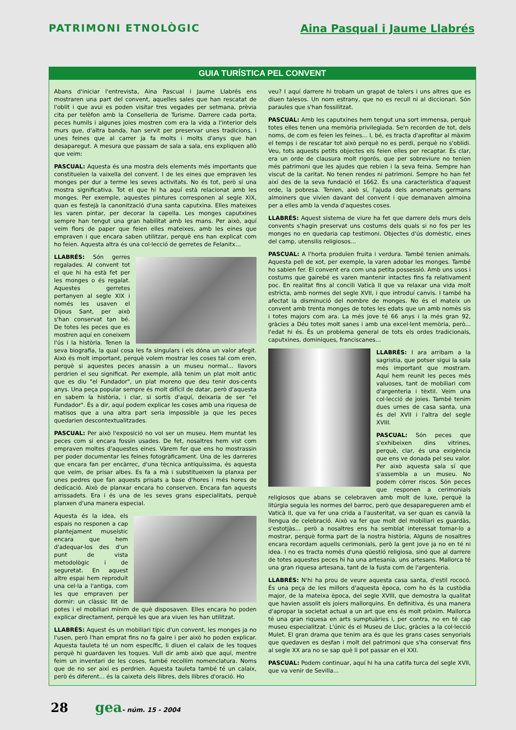PATRIMONI ETNOLÒGIC Aina Pasqual i Jaume Llabrés
GUIA TURÍSTICA PEL CONVENT
Abans d'iniciar l'entrevista, Aina Pascual i Jaume Llabrés ens mostraren una part del convent, aquelles sales que han rescatat de l'oblit i que avui es poden visitar tres vegades per setmana, prèvia cita per telèfon amb la Conselleria de Turisme. Darrere cada porta, peces humils i algunes joies mostren com era la vida a l'interior dels murs que, d'altra banda, han servit per preservar unes tradicions, i unes feines que al carrer ja fa molts i molts d'anys que han desaparegut. A mesura que passam de sala a sala, ens expliquen allò que veim:
PASCUAL: Aquesta és una mostra dels elements més importants que constitueïen la vaixella del convent. I de les eines que empraven les monges per dur a terme les seves activitats. No és tot, però sí una mostra significativa. Tot el que hi ha aquí està relacionat amb les monges. Per exemple, aquestes pintures corresponen al segle XIX, quan es festejà la canonització d'una santa caputxina. Elles mateixes les varen pintar, per decorar la capella. Les monges caputxines sempre han tengut una gran habilitat amb les mans. Per això, aquí veim flors de paper que feien elles mateixes, amb les eines que empraven i que encara saben utilitzar, perquè ens han explicat com ho feien. Aquesta altra és una col·lecció de gerretes de Felanitx...
LLABRÉS: Són gerres regalades. Al convent tot el que hi ha està fet per les monges o és regalat. Aquestes gerretes pertanyen al segle XIX i només les usaven el Dijous Sant, per això s'han conservat tan bé. De totes les peces que es mostren aquí en coneixem l'ús i la història. Tenen la seva biografia, la qual cosa les fa singulars i els dóna un valor afegit. Això és molt important, perquè volem mostrar les coses tal com eren, perquè si aquestes peces anassin a un museu normal... llavors perdrien el seu significat. Per exemple, allà tenim un plat molt antic que es diu "el Fundador", un plat moreno que deu tenir dos-cents anys. Una peça popular sempre és molt difícil de datar, però d'aquesta en sabem la història, i clar, si sortís d'aquí, deixaria de ser "el Fundador". És a dir, aquí podem explicar les coses amb una riquesa de matisos que a una altra part seria impossible ja que les peces quedarien descontextualitzades.
PASCUAL: Per això l'exposició no vol ser un museu. Hem muntat les peces com si encara fossin usades. De fet, nosaltres hem vist com empraven moltes d'aquestes eines. Vàrem fer que ens ho mostrassin per poder documentar les feines fotogràficament. Una de les darreres que encara fan per encàrrec, d'una tècnica antiquíssima, és aquesta que veim, de prisar albes. Es fa a mà i substitueixen la planxa per unes pedres que fan aquests prisats a base d'hores i més hores de dedicació. Això de planxar encara ho conserven. Encara fan aquests arrissadets. Era i és una de les seves grans especialitats, perquè planxen d'una manera especial.
Aquesta és la idea, els espais no responen a cap plantejament museístic encara que hem d'adequar-los des d'un punt de vista metodològic i de seguretat. En aquest altre espai hem reproduït una cel·la a l'antiga, com les que empraven per dormir: un clàssic llit de potes i el mobiliari mínim de què disposaven. Elles encara ho poden explicar directament, perquè les que ara viuen les han utilitzat.
LLABRÉS: Aquest és un mobiliari típic d'un convent, les monges ja no l'usen, però l'han emprat fins no fa gaire i per això ho poden explicar. Aquesta tauleta té un nom específic, li diuen el calaix de les toques perquè hi guardaven les toques. Vull dir amb això que aquí, mentre feim un inventari de les coses, també recollim nomenclatura. Noms que de no ser així es perdrien. Aquesta tauleta també té un calaix, però és diferent... és la caixeta dels llibres, dels llibres d'oració. Ho
veu? I aquí darrere hi trobam un grapat de talers i uns altres que es diuen talesos. Un nom estrany, que no es recull ni al diccionari. Són paraules que s'han fossilitzat.
PASCUAL: Amb les caputxines hem tengut una sort immensa, perquè totes elles tenen una memòria privilegiada. Se'n recorden de tot, dels noms, de com es feien les feines... I, bé, es tracta d'aprofitar al màxim el temps i de rescatar tot això perquè no es perdi, perquè no s'oblidi. Veu, tots aquests petits objectes els feien elles per recaptar. És clar, era un orde de clausura molt rigorós, que per sobreviure no tenien més patrimoni que les ajudes que rebien i la seva feina. Sempre han viscut de la caritat. No tenen rendes ni patrimoni. Sempre ho han fet així des de la seva fundació el 1662. És una característica d'aquest orde, la pobresa. Tenien, això sí, l'ajuda dels anomenats germans almoiners que vivien davant del convent i que demanaven almoina per a elles amb la venda d'aquestes coses.
LLABRÉS: Aquest sistema de viure ha fet que darrere dels murs dels convents s'hagin preservat uns costums dels quals si no fos per les monges no en quedaria cap testimoni. Objectes d'ús domèstic, eines del camp, utensilis religiosos...
PASCUAL: A l'horta produïen fruita i verdura. També tenien animals. Aquesta pell de xot, per exemple, la varen adobar les monges. També ho sabien fer. El convent era com una petita possessió. Amb uns usos i costums que gairebé es varen mantenir intactes fins fa relativament poc. En realitat fins al concili Vaticà II que va relaxar una vida molt estricta, amb normes del segle XVII, i que introduí canvis. I també ha afectat la disminució del nombre de monges. No és el mateix un convent amb trenta monges de totes les edats que un amb només sis i totes majors com ara. La més jove té 66 anys i la més gran 92, gràcies a Déu totes molt sanes i amb una excel·lent memòria, però... l'edat hi és. És un problema general de tots els ordes tradicionals, caputxines, dominiques, franciscanes...
LLABRÉS: I ara arribam a la sagristia, que potser sigui la sala més important que mostram. Aquí hem reunit les peces més valuoses, tant de mobiliari com d'argenteria i tèxtil. Veim una col·lecció de joies. També tenim dues urnes de casa santa, una és del XVII i l'altra del segle XVIII.
PASCUAL: Són peces que s'exhibeixen dins vitrines, perquè, clar, és una exigència que ens ve donada pel seu valor. Per això aquesta sala sí que s'assembla a un museu. No podem córrer riscos. Són peces que responen a cerimonials religiosos que abans se celebraven amb molt de luxe, perquè la litúrgia seguia les normes del barroc, però que desaparegueren amb el Vaticà II, que va fer una crida a l'austeritat, va ser quan es canvià la llengua de celebració. Això va fer que molt del mobiliari es guardàs, s'estotjàs... però a nosaltres ens ha semblat interessat tornar-lo a mostrar, perquè forma part de la nostra història, Alguns de nosaltres encara recordam aquells cerimonials, però la gent jove ja no en té ni idea. I no es tracta només d'una qüestió religiosa, sinó que al darrere de totes aquestes peces hi ha una artesania, uns artesans. Mallorca té una gran riquesa artesana, tant de la fusta com de l'argenteria.
LLABRÉS: N'hi ha prou de veure aquesta casa santa, d'estil rococó. És una peça de les millors d'aquesta època, com ho és la custòdia major, de la mateixa època, del segle XVIII, que demostra la qualitat que havien assolit els joiers mallorquins. En definitiva, és una manera d'apropar la societat actual a un art que ens és molt pròxim. Mallorca té una gran riquesa en arts sumptuàries i, per contra, no en té cap museu especialitzat. L'únic és el Museu de Lluc, gràcies a la col·lecció Mulet. El gran drama que tenim ara és que les grans cases senyorials que quedaven es desfan i molt del patrimoni que s'ha conservat fins al segle XX ara no se sap què li pot passar en el XXI.
PASCUAL: Podem continuar, aquí hi ha una catifa turca del segle XVII, que va venir de Sevilla...
28 gea - núm. 15 - 2004